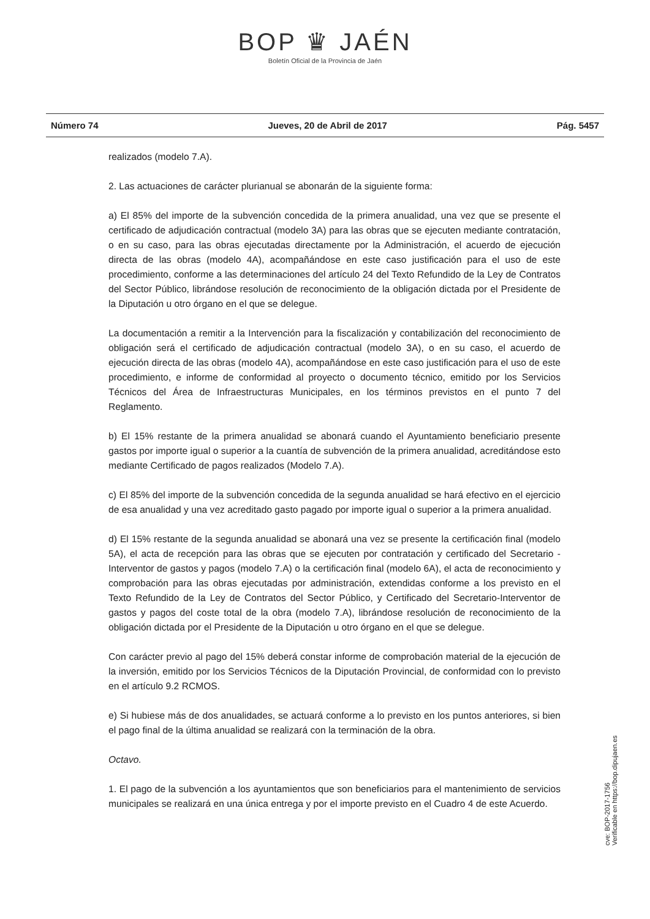BOP ♛ JAÉN
Boletín Oficial de la Provincia de Jaén
Número 74 Jueves, 20 de Abril de 2017 Pág. 5457
realizados (modelo 7.A).
2. Las actuaciones de carácter plurianual se abonarán de la siguiente forma:
a) El 85% del importe de la subvención concedida de la primera anualidad, una vez que se presente el certificado de adjudicación contractual (modelo 3A) para las obras que se ejecuten mediante contratación, o en su caso, para las obras ejecutadas directamente por la Administración, el acuerdo de ejecución directa de las obras (modelo 4A), acompañándose en este caso justificación para el uso de este procedimiento, conforme a las determinaciones del artículo 24 del Texto Refundido de la Ley de Contratos del Sector Público, librándose resolución de reconocimiento de la obligación dictada por el Presidente de la Diputación u otro órgano en el que se delegue.
La documentación a remitir a la Intervención para la fiscalización y contabilización del reconocimiento de obligación será el certificado de adjudicación contractual (modelo 3A), o en su caso, el acuerdo de ejecución directa de las obras (modelo 4A), acompañándose en este caso justificación para el uso de este procedimiento, e informe de conformidad al proyecto o documento técnico, emitido por los Servicios Técnicos del Área de Infraestructuras Municipales, en los términos previstos en el punto 7 del Reglamento.
b) El 15% restante de la primera anualidad se abonará cuando el Ayuntamiento beneficiario presente gastos por importe igual o superior a la cuantía de subvención de la primera anualidad, acreditándose esto mediante Certificado de pagos realizados (Modelo 7.A).
c) El 85% del importe de la subvención concedida de la segunda anualidad se hará efectivo en el ejercicio de esa anualidad y una vez acreditado gasto pagado por importe igual o superior a la primera anualidad.
d) El 15% restante de la segunda anualidad se abonará una vez se presente la certificación final (modelo 5A), el acta de recepción para las obras que se ejecuten por contratación y certificado del Secretario - Interventor de gastos y pagos (modelo 7.A) o la certificación final (modelo 6A), el acta de reconocimiento y comprobación para las obras ejecutadas por administración, extendidas conforme a los previsto en el Texto Refundido de la Ley de Contratos del Sector Público, y Certificado del Secretario-Interventor de gastos y pagos del coste total de la obra (modelo 7.A), librándose resolución de reconocimiento de la obligación dictada por el Presidente de la Diputación u otro órgano en el que se delegue.
Con carácter previo al pago del 15% deberá constar informe de comprobación material de la ejecución de la inversión, emitido por los Servicios Técnicos de la Diputación Provincial, de conformidad con lo previsto en el artículo 9.2 RCMOS.
e) Si hubiese más de dos anualidades, se actuará conforme a lo previsto en los puntos anteriores, si bien el pago final de la última anualidad se realizará con la terminación de la obra.
Octavo.
1. El pago de la subvención a los ayuntamientos que son beneficiarios para el mantenimiento de servicios municipales se realizará en una única entrega y por el importe previsto en el Cuadro 4 de este Acuerdo.
cve: BOP-2017-1756
Verificable en https://bop.dipujaen.es